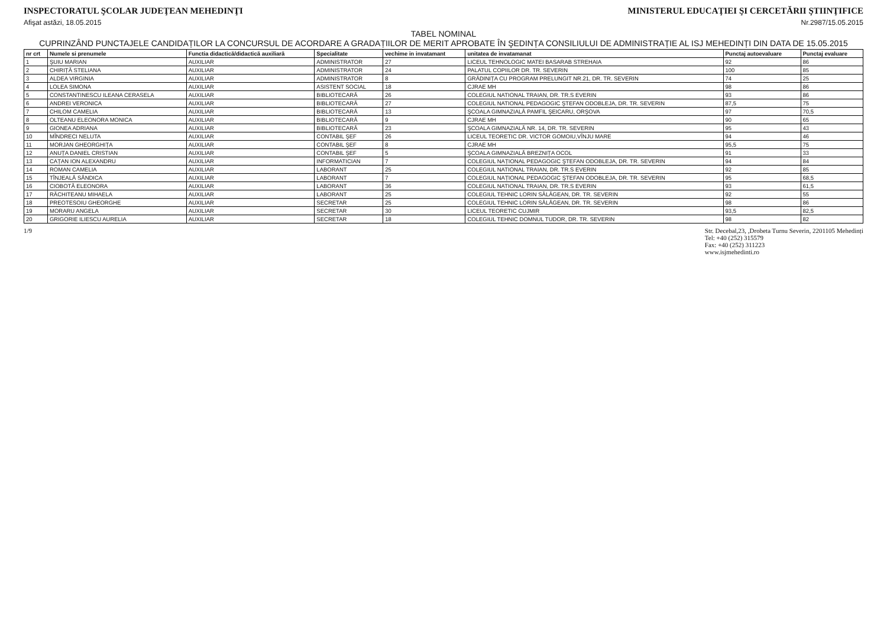INSPECTORATUL ŞCOLAR JUDEŢEAN MEHEDINŢI
MINISTERUL EDUCAŢIEI ŞI CERCETĂRII ŞTIINŢIFICE
Afişat astăzi, 18.05.2015 Nr.2987/15.05.2015
TABEL NOMINAL
CUPRINZÂND PUNCTAJELE CANDIDAȚILOR LA CONCURSUL DE ACORDARE A GRADAȚIILOR DE MERIT APROBATE ÎN ŞEDINȚA CONSILIULUI DE ADMINISTRAȚIE AL ISJ MEHEDINȚI DIN DATA DE 15.05.2015
| nr crt | Numele si prenumele | Functia didactică/didactică auxiliară | Specialitate | vechime in invatamant | unitatea de invatamanat | Punctaj autoevaluare | Punctaj evaluare |
| --- | --- | --- | --- | --- | --- | --- | --- |
| 1 | ŞUIU MARIAN | AUXILIAR | ADMINISTRATOR | 27 | LICEUL TEHNOLOGIC MATEI BASARAB STREHAIA | 92 | 86 |
| 2 | CHIRIȚĂ STELIANA | AUXILIAR | ADMINISTRATOR | 24 | PALATUL COPIILOR DR. TR. SEVERIN | 100 | 85 |
| 3 | ALDEA VIRGINIA | AUXILIAR | ADMINISTRATOR | 8 | GRĂDINIȚA CU PROGRAM PRELUNGIT NR.21, DR. TR. SEVERIN | 74 | 25 |
| 4 | LOLEA SIMONA | AUXILIAR | ASISTENT SOCIAL | 18 | CJRAE MH | 98 | 86 |
| 5 | CONSTANTINESCU ILEANA CERASELA | AUXILIAR | BIBLIOTECARĂ | 26 | COLEGIUL NATIONAL TRAIAN, DR. TR.S EVERIN | 93 | 86 |
| 6 | ANDREI VERONICA | AUXILIAR | BIBLIOTECARĂ | 27 | COLEGIUL NATIONAL PEDAGOGIC ŞTEFAN ODOBLEJA, DR. TR. SEVERIN | 87,5 | 75 |
| 7 | CHILOM CAMELIA | AUXILIAR | BIBLIOTECARĂ | 13 | ŞCOALA GIMNAZIALĂ PAMFIL ŞEICARU, ORŞOVA | 97 | 70,5 |
| 8 | OLTEANU ELEONORA MONICA | AUXILIAR | BIBLIOTECARĂ | 9 | CJRAE MH | 90 | 65 |
| 9 | GIONEA ADRIANA | AUXILIAR | BIBLIOTECARĂ | 23 | ŞCOALA GIMNAZIALĂ NR. 14, DR. TR. SEVERIN | 95 | 43 |
| 10 | MÎNDRECI NELUTA | AUXILIAR | CONTABIL ŞEF | 26 | LICEUL TEORETIC DR. VICTOR GOMOIU,VÎNJU MARE | 94 | 46 |
| 11 | MORJAN GHEORGHIȚA | AUXILIAR | CONTABIL ŞEF | 8 | CJRAE MH | 95,5 | 75 |
| 12 | ANUȚA DANIEL CRISTIAN | AUXILIAR | CONTABIL ŞEF | 5 | ŞCOALA GIMNAZIALĂ BREZNIȚA OCOL | 91 | 33 |
| 13 | CAȚAN ION ALEXANDRU | AUXILIAR | INFORMATICIAN | 7 | COLEGIUL NAȚIONAL PEDAGOGIC ŞTEFAN ODOBLEJA, DR. TR. SEVERIN | 94 | 84 |
| 14 | ROMAN CAMELIA | AUXILIAR | LABORANT | 25 | COLEGIUL NATIONAL TRAIAN, DR. TR.S EVERIN | 92 | 85 |
| 15 | TÎNJEALĂ SÂNDICA | AUXILIAR | LABORANT | 7 | COLEGIUL NAȚIONAL PEDAGOGIC ŞTEFAN ODOBLEJA, DR. TR. SEVERIN | 95 | 68,5 |
| 16 | CIOBOTĂ ELEONORA | AUXILIAR | LABORANT | 36 | COLEGIUL NATIONAL TRAIAN, DR. TR.S EVERIN | 93 | 61,5 |
| 17 | RĂCHITEANU MIHAELA | AUXILIAR | LABORANT | 25 | COLEGIUL TEHNIC LORIN SĂLĂGEAN, DR. TR. SEVERIN | 92 | 55 |
| 18 | PREOTESOIU GHEORGHE | AUXILIAR | SECRETAR | 25 | COLEGIUL TEHNIC LORIN SĂLĂGEAN, DR. TR. SEVERIN | 98 | 86 |
| 19 | MORARU ANGELA | AUXILIAR | SECRETAR | 30 | LICEUL TEORETIC CUJMIR | 93,5 | 82,5 |
| 20 | GRIGORIE ILIESCU AURELIA | AUXILIAR | SECRETAR | 18 | COLEGIUL TEHNIC DOMNUL TUDOR, DR. TR. SEVERIN | 98 | 82 |
1/9 Str. Decebal,23, ,Drobeta Turnu Severin, 2201105 Mehedinți
Tel: +40 (252) 315579
Fax: +40 (252) 311223
www.isjmehedinti.ro